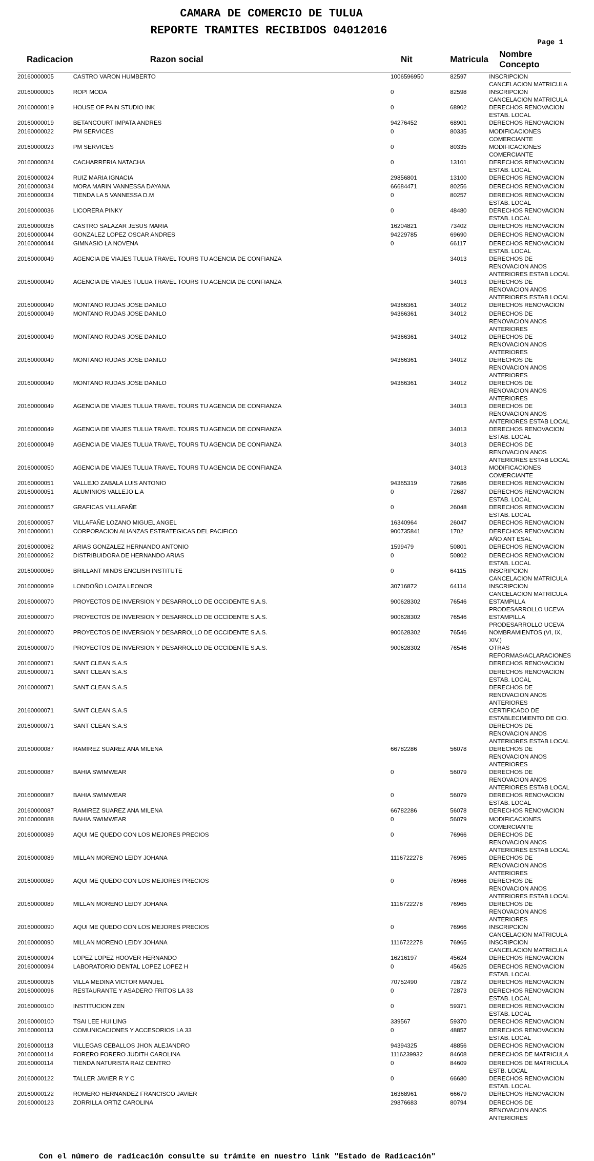CAMARA DE COMERCIO DE TULUA
REPORTE TRAMITES RECIBIDOS 04012016
Page 1
| Radicacion | Razon social | Nit | Matricula | Nombre Concepto |
| --- | --- | --- | --- | --- |
| 20160000005 | CASTRO VARON HUMBERTO | 1006596950 | 82597 | INSCRIPCION CANCELACION MATRICULA |
| 20160000005 | ROPI MODA | 0 | 82598 | INSCRIPCION CANCELACION MATRICULA |
| 20160000019 | HOUSE OF PAIN STUDIO INK | 0 | 68902 | DERECHOS RENOVACION ESTAB. LOCAL |
| 20160000019 | BETANCOURT IMPATA ANDRES | 94276452 | 68901 | DERECHOS RENOVACION |
| 20160000022 | PM SERVICES | 0 | 80335 | MODIFICACIONES COMERCIANTE |
| 20160000023 | PM SERVICES | 0 | 80335 | MODIFICACIONES COMERCIANTE |
| 20160000024 | CACHARRERIA NATACHA | 0 | 13101 | DERECHOS RENOVACION ESTAB. LOCAL |
| 20160000024 | RUIZ MARIA IGNACIA | 29856801 | 13100 | DERECHOS RENOVACION |
| 20160000034 | MORA MARIN VANNESSA DAYANA | 66684471 | 80256 | DERECHOS RENOVACION |
| 20160000034 | TIENDA LA 5 VANNESSA D.M | 0 | 80257 | DERECHOS RENOVACION ESTAB. LOCAL |
| 20160000036 | LICORERA PINKY | 0 | 48480 | DERECHOS RENOVACION ESTAB. LOCAL |
| 20160000036 | CASTRO SALAZAR JESUS MARIA | 16204821 | 73402 | DERECHOS RENOVACION |
| 20160000044 | GONZALEZ LOPEZ OSCAR ANDRES | 94229785 | 69690 | DERECHOS RENOVACION |
| 20160000044 | GIMNASIO LA NOVENA | 0 | 66117 | DERECHOS RENOVACION ESTAB. LOCAL |
| 20160000049 | AGENCIA DE VIAJES TULUA TRAVEL TOURS TU AGENCIA DE CONFIANZA | | 34013 | DERECHOS DE RENOVACION ANOS ANTERIORES ESTAB LOCAL |
| 20160000049 | AGENCIA DE VIAJES TULUA TRAVEL TOURS TU AGENCIA DE CONFIANZA | | 34013 | DERECHOS DE RENOVACION ANOS ANTERIORES ESTAB LOCAL |
| 20160000049 | MONTANO RUDAS JOSE DANILO | 94366361 | 34012 | DERECHOS RENOVACION |
| 20160000049 | MONTANO RUDAS JOSE DANILO | 94366361 | 34012 | DERECHOS DE RENOVACION ANOS ANTERIORES |
| 20160000049 | MONTANO RUDAS JOSE DANILO | 94366361 | 34012 | DERECHOS DE RENOVACION ANOS ANTERIORES |
| 20160000049 | MONTANO RUDAS JOSE DANILO | 94366361 | 34012 | DERECHOS DE RENOVACION ANOS ANTERIORES |
| 20160000049 | MONTANO RUDAS JOSE DANILO | 94366361 | 34012 | DERECHOS DE RENOVACION ANOS ANTERIORES |
| 20160000049 | AGENCIA DE VIAJES TULUA TRAVEL TOURS TU AGENCIA DE CONFIANZA | | 34013 | DERECHOS DE RENOVACION ANOS ANTERIORES ESTAB LOCAL |
| 20160000049 | AGENCIA DE VIAJES TULUA TRAVEL TOURS TU AGENCIA DE CONFIANZA | | 34013 | DERECHOS RENOVACION ESTAB. LOCAL |
| 20160000049 | AGENCIA DE VIAJES TULUA TRAVEL TOURS TU AGENCIA DE CONFIANZA | | 34013 | DERECHOS DE RENOVACION ANOS ANTERIORES ESTAB LOCAL |
| 20160000050 | AGENCIA DE VIAJES TULUA TRAVEL TOURS TU AGENCIA DE CONFIANZA | | 34013 | MODIFICACIONES COMERCIANTE |
| 20160000051 | VALLEJO ZABALA LUIS ANTONIO | 94365319 | 72686 | DERECHOS RENOVACION |
| 20160000051 | ALUMINIOS VALLEJO L.A | 0 | 72687 | DERECHOS RENOVACION ESTAB. LOCAL |
| 20160000057 | GRAFICAS VILLAFAÑE | 0 | 26048 | DERECHOS RENOVACION ESTAB. LOCAL |
| 20160000057 | VILLAFAÑE LOZANO MIGUEL ANGEL | 16340964 | 26047 | DERECHOS RENOVACION |
| 20160000061 | CORPORACION ALIANZAS ESTRATEGICAS DEL PACIFICO | 900735841 | 1702 | DERECHOS RENOVACION AÑO ANT ESAL |
| 20160000062 | ARIAS GONZALEZ HERNANDO ANTONIO | 1599479 | 50801 | DERECHOS RENOVACION |
| 20160000062 | DISTRIBUIDORA DE HERNANDO ARIAS | 0 | 50802 | DERECHOS RENOVACION ESTAB. LOCAL |
| 20160000069 | BRILLANT MINDS ENGLISH INSTITUTE | 0 | 64115 | INSCRIPCION CANCELACION MATRICULA |
| 20160000069 | LONDOÑO LOAIZA LEONOR | 30716872 | 64114 | INSCRIPCION CANCELACION MATRICULA |
| 20160000070 | PROYECTOS DE INVERSION Y DESARROLLO DE OCCIDENTE S.A.S. | 900628302 | 76546 | ESTAMPILLA PRODESARROLLO UCEVA |
| 20160000070 | PROYECTOS DE INVERSION Y DESARROLLO DE OCCIDENTE S.A.S. | 900628302 | 76546 | ESTAMPILLA PRODESARROLLO UCEVA |
| 20160000070 | PROYECTOS DE INVERSION Y DESARROLLO DE OCCIDENTE S.A.S. | 900628302 | 76546 | NOMBRAMIENTOS (VI, IX, XIV,) |
| 20160000070 | PROYECTOS DE INVERSION Y DESARROLLO DE OCCIDENTE S.A.S. | 900628302 | 76546 | OTRAS REFORMAS/ACLARACIONES |
| 20160000071 | SANT CLEAN S.A.S | | | DERECHOS RENOVACION |
| 20160000071 | SANT CLEAN S.A.S | | | DERECHOS RENOVACION ESTAB. LOCAL |
| 20160000071 | SANT CLEAN S.A.S | | | DERECHOS DE RENOVACION ANOS ANTERIORES |
| 20160000071 | SANT CLEAN S.A.S | | | CERTIFICADO DE ESTABLECIMIENTO DE CIO. |
| 20160000071 | SANT CLEAN S.A.S | | | DERECHOS DE RENOVACION ANOS ANTERIORES ESTAB LOCAL |
| 20160000087 | RAMIREZ SUAREZ ANA MILENA | 66782286 | 56078 | DERECHOS DE RENOVACION ANOS ANTERIORES |
| 20160000087 | BAHIA SWIMWEAR | 0 | 56079 | DERECHOS DE RENOVACION ANOS ANTERIORES ESTAB LOCAL |
| 20160000087 | BAHIA SWIMWEAR | 0 | 56079 | DERECHOS RENOVACION ESTAB. LOCAL |
| 20160000087 | RAMIREZ SUAREZ ANA MILENA | 66782286 | 56078 | DERECHOS RENOVACION |
| 20160000088 | BAHIA SWIMWEAR | 0 | 56079 | MODIFICACIONES COMERCIANTE |
| 20160000089 | AQUI ME QUEDO CON LOS MEJORES PRECIOS | 0 | 76966 | DERECHOS DE RENOVACION ANOS ANTERIORES ESTAB LOCAL |
| 20160000089 | MILLAN MORENO LEIDY JOHANA | 1116722278 | 76965 | DERECHOS DE RENOVACION ANOS ANTERIORES |
| 20160000089 | AQUI ME QUEDO CON LOS MEJORES PRECIOS | 0 | 76966 | DERECHOS DE RENOVACION ANOS ANTERIORES ESTAB LOCAL |
| 20160000089 | MILLAN MORENO LEIDY JOHANA | 1116722278 | 76965 | DERECHOS DE RENOVACION ANOS ANTERIORES |
| 20160000090 | AQUI ME QUEDO CON LOS MEJORES PRECIOS | 0 | 76966 | INSCRIPCION CANCELACION MATRICULA |
| 20160000090 | MILLAN MORENO LEIDY JOHANA | 1116722278 | 76965 | INSCRIPCION CANCELACION MATRICULA |
| 20160000094 | LOPEZ LOPEZ HOOVER HERNANDO | 16216197 | 45624 | DERECHOS RENOVACION |
| 20160000094 | LABORATORIO DENTAL LOPEZ LOPEZ H | 0 | 45625 | DERECHOS RENOVACION ESTAB. LOCAL |
| 20160000096 | VILLA MEDINA VICTOR MANUEL | 70752490 | 72872 | DERECHOS RENOVACION |
| 20160000096 | RESTAURANTE Y ASADERO FRITOS LA 33 | 0 | 72873 | DERECHOS RENOVACION ESTAB. LOCAL |
| 20160000100 | INSTITUCION ZEN | 0 | 59371 | DERECHOS RENOVACION ESTAB. LOCAL |
| 20160000100 | TSAI LEE HUI LING | 339567 | 59370 | DERECHOS RENOVACION |
| 20160000113 | COMUNICACIONES Y ACCESORIOS LA 33 | 0 | 48857 | DERECHOS RENOVACION ESTAB. LOCAL |
| 20160000113 | VILLEGAS CEBALLOS JHON ALEJANDRO | 94394325 | 48856 | DERECHOS RENOVACION |
| 20160000114 | FORERO FORERO JUDITH CAROLINA | 1116239932 | 84608 | DERECHOS DE MATRICULA |
| 20160000114 | TIENDA NATURISTA RAIZ CENTRO | 0 | 84609 | DERECHOS DE MATRICULA ESTB. LOCAL |
| 20160000122 | TALLER JAVIER R Y C | 0 | 66680 | DERECHOS RENOVACION ESTAB. LOCAL |
| 20160000122 | ROMERO HERNANDEZ FRANCISCO JAVIER | 16368961 | 66679 | DERECHOS RENOVACION |
| 20160000123 | ZORRILLA ORTIZ CAROLINA | 29876683 | 80794 | DERECHOS DE RENOVACION ANOS ANTERIORES |
Con el número de radicación consulte su trámite en nuestro link "Estado de Radicación"